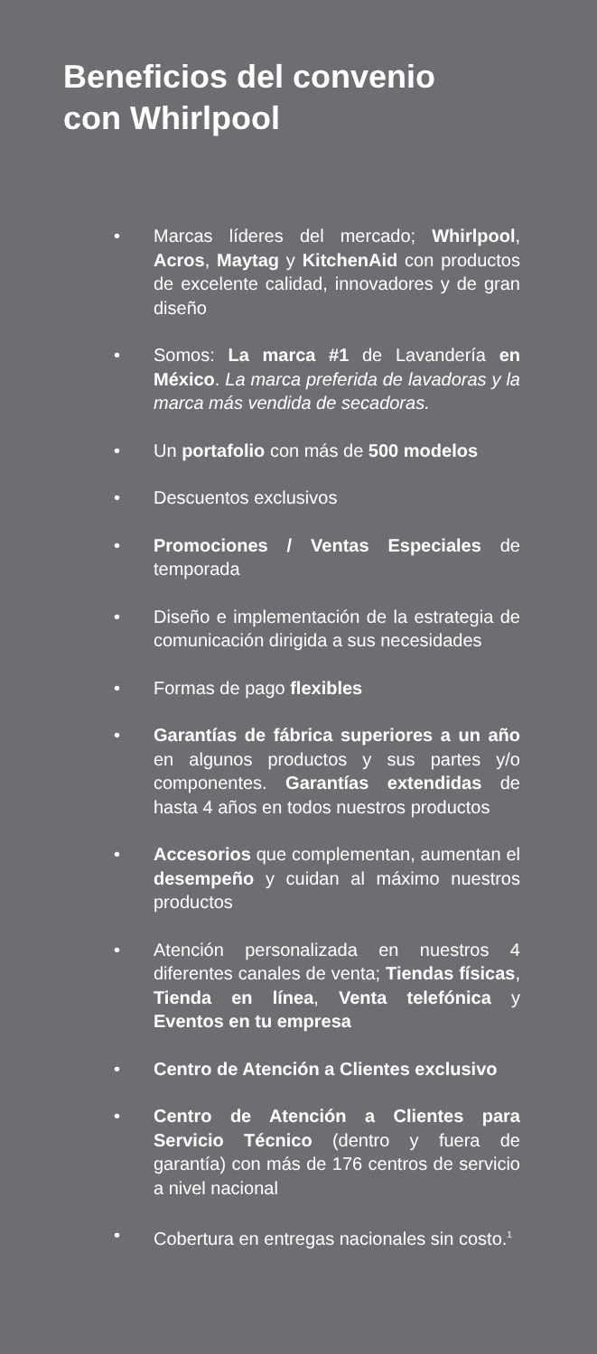Beneficios del convenio
con Whirlpool
• Marcas líderes del mercado; Whirlpool, Acros, Maytag y KitchenAid con productos de excelente calidad, innovadores y de gran diseño
• Somos: La marca #1 de Lavandería en México. La marca preferida de lavadoras y la marca más vendida de secadoras.
• Un portafolio con más de 500 modelos
• Descuentos exclusivos
• Promociones / Ventas Especiales de temporada
• Diseño e implementación de la estrategia de comunicación dirigida a sus necesidades
• Formas de pago flexibles
• Garantías de fábrica superiores a un año en algunos productos y sus partes y/o componentes. Garantías extendidas de hasta 4 años en todos nuestros productos
• Accesorios que complementan, aumentan el desempeño y cuidan al máximo nuestros productos
• Atención personalizada en nuestros 4 diferentes canales de venta; Tiendas físicas, Tienda en línea, Venta telefónica y Eventos en tu empresa
• Centro de Atención a Clientes exclusivo
• Centro de Atención a Clientes para Servicio Técnico (dentro y fuera de garantía) con más de 176 centros de servicio a nivel nacional
• Cobertura en entregas nacionales sin costo.<sup>1</sup>